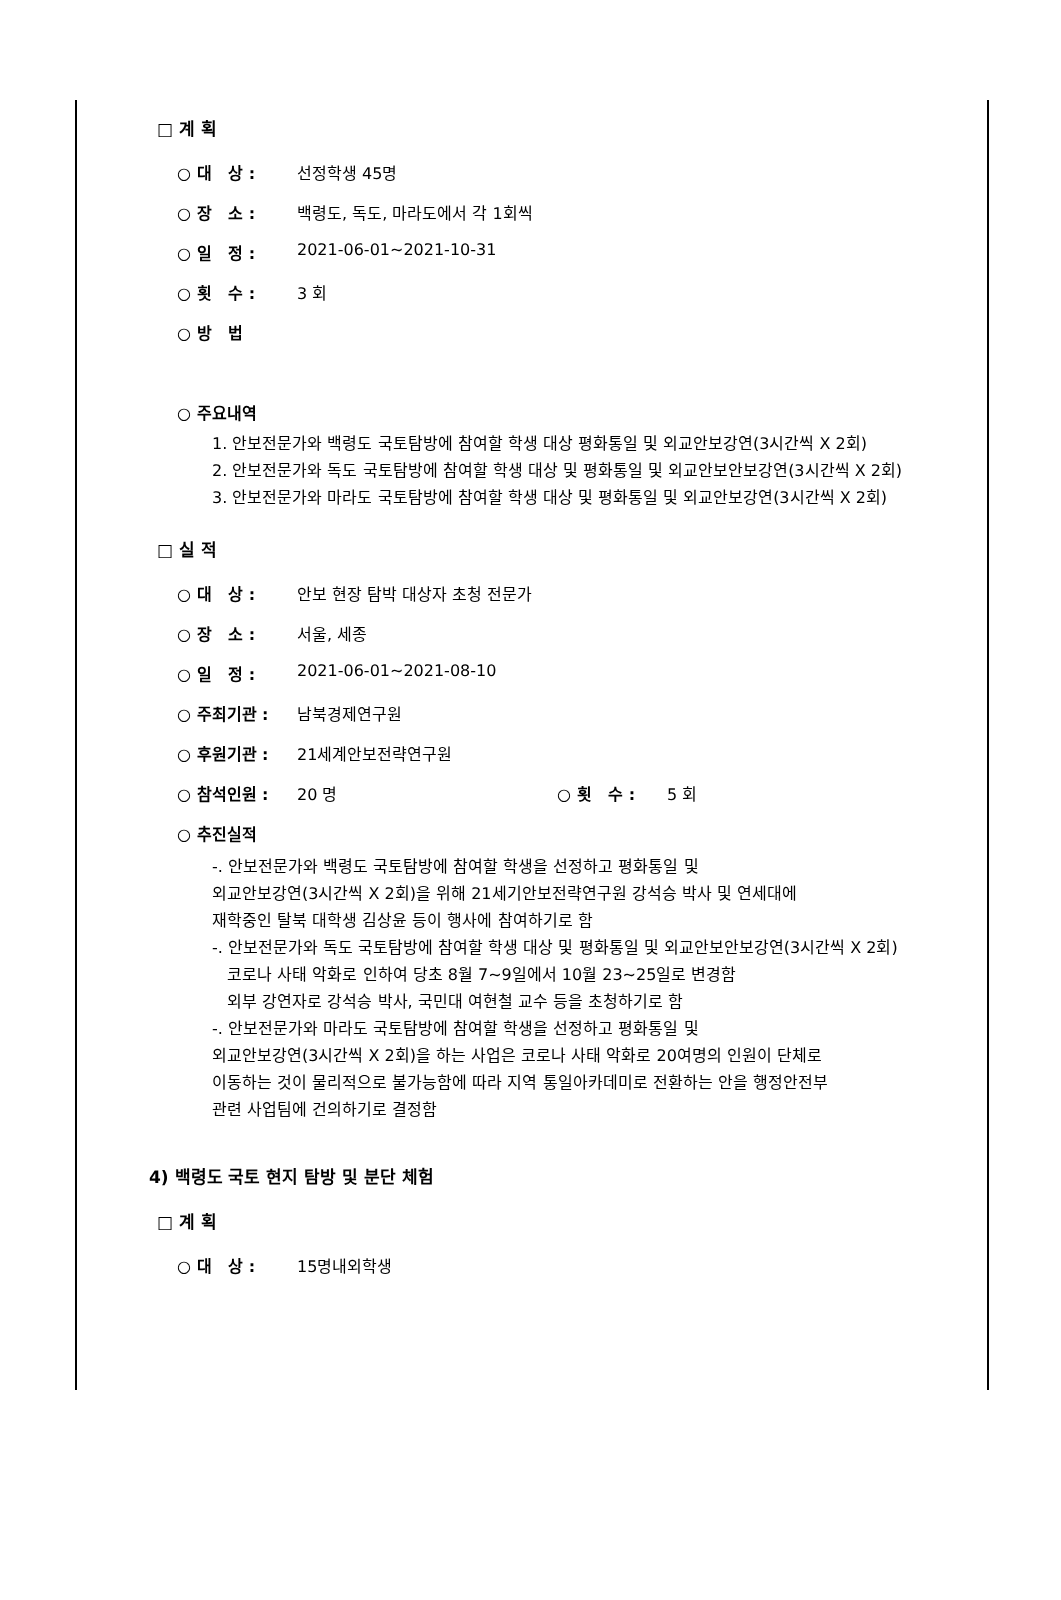□ 계 획
○ 대 상 : 선정학생 45명
○ 장 소 : 백령도, 독도, 마라도에서 각 1회씩
○ 일 정 : 2021-06-01~2021-10-31
○ 횟 수 : 3 회
○ 방 법
○ 주요내역
1. 안보전문가와 백령도 국토탐방에 참여할 학생 대상 평화통일 및 외교안보강연(3시간씩 X 2회)
2. 안보전문가와 독도 국토탐방에 참여할 학생 대상 및 평화통일 및 외교안보안보강연(3시간씩 X 2회)
3. 안보전문가와 마라도 국토탐방에 참여할 학생 대상 및 평화통일 및 외교안보강연(3시간씩 X 2회)
□ 실 적
○ 대 상 : 안보 현장 탐박 대상자 초청 전문가
○ 장 소 : 서울, 세종
○ 일 정 : 2021-06-01~2021-08-10
○ 주최기관 : 남북경제연구원
○ 후원기관 : 21세계안보전략연구원
○ 참석인원 : 20 명 ○ 횟 수 : 5 회
○ 추진실적
-. 안보전문가와 백령도 국토탐방에 참여할 학생을 선정하고 평화통일 및
외교안보강연(3시간씩 X 2회)을 위해 21세기안보전략연구원 강석승 박사 및 연세대에
재학중인 탈북 대학생 김상윤 등이 행사에 참여하기로 함
-. 안보전문가와 독도 국토탐방에 참여할 학생 대상 및 평화통일 및 외교안보안보강연(3시간씩 X 2회)
코로나 사태 악화로 인하여 당초 8월 7~9일에서 10월 23~25일로 변경함
외부 강연자로 강석승 박사, 국민대 여현철 교수 등을 초청하기로 함
-. 안보전문가와 마라도 국토탐방에 참여할 학생을 선정하고 평화통일 및
외교안보강연(3시간씩 X 2회)을 하는 사업은 코로나 사태 악화로 20여명의 인원이 단체로
이동하는 것이 물리적으로 불가능함에 따라 지역 통일아카데미로 전환하는 안을 행정안전부
관련 사업팀에 건의하기로 결정함
4) 백령도 국토 현지 탐방 및 분단 체험
□ 계 획
○ 대 상 : 15명내외학생